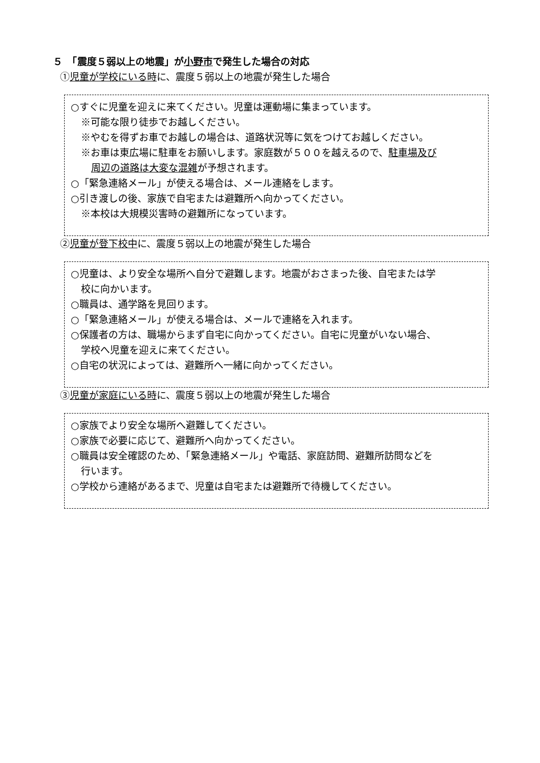５　「震度５弱以上の地震」が小野市で発生した場合の対応
①児童が学校にいる時に、震度５弱以上の地震が発生した場合
○すぐに児童を迎えに来てください。児童は運動場に集まっています。
※可能な限り徒歩でお越しください。
※やむを得ずお車でお越しの場合は、道路状況等に気をつけてお越しください。
※お車は東広場に駐車をお願いします。家庭数が５００を越えるので、駐車場及び
周辺の道路は大変な混雑が予想されます。
○「緊急連絡メール」が使える場合は、メール連絡をします。
○引き渡しの後、家族で自宅または避難所へ向かってください。
※本校は大規模災害時の避難所になっています。
②児童が登下校中に、震度５弱以上の地震が発生した場合
○児童は、より安全な場所へ自分で避難します。地震がおさまった後、自宅または学
校に向かいます。
○職員は、通学路を見回ります。
○「緊急連絡メール」が使える場合は、メールで連絡を入れます。
○保護者の方は、職場からまず自宅に向かってください。自宅に児童がいない場合、
学校へ児童を迎えに来てください。
○自宅の状況によっては、避難所へ一緒に向かってください。
③児童が家庭にいる時に、震度５弱以上の地震が発生した場合
○家族でより安全な場所へ避難してください。
○家族で必要に応じて、避難所へ向かってください。
○職員は安全確認のため、「緊急連絡メール」や電話、家庭訪問、避難所訪問などを
行います。
○学校から連絡があるまで、児童は自宅または避難所で待機してください。